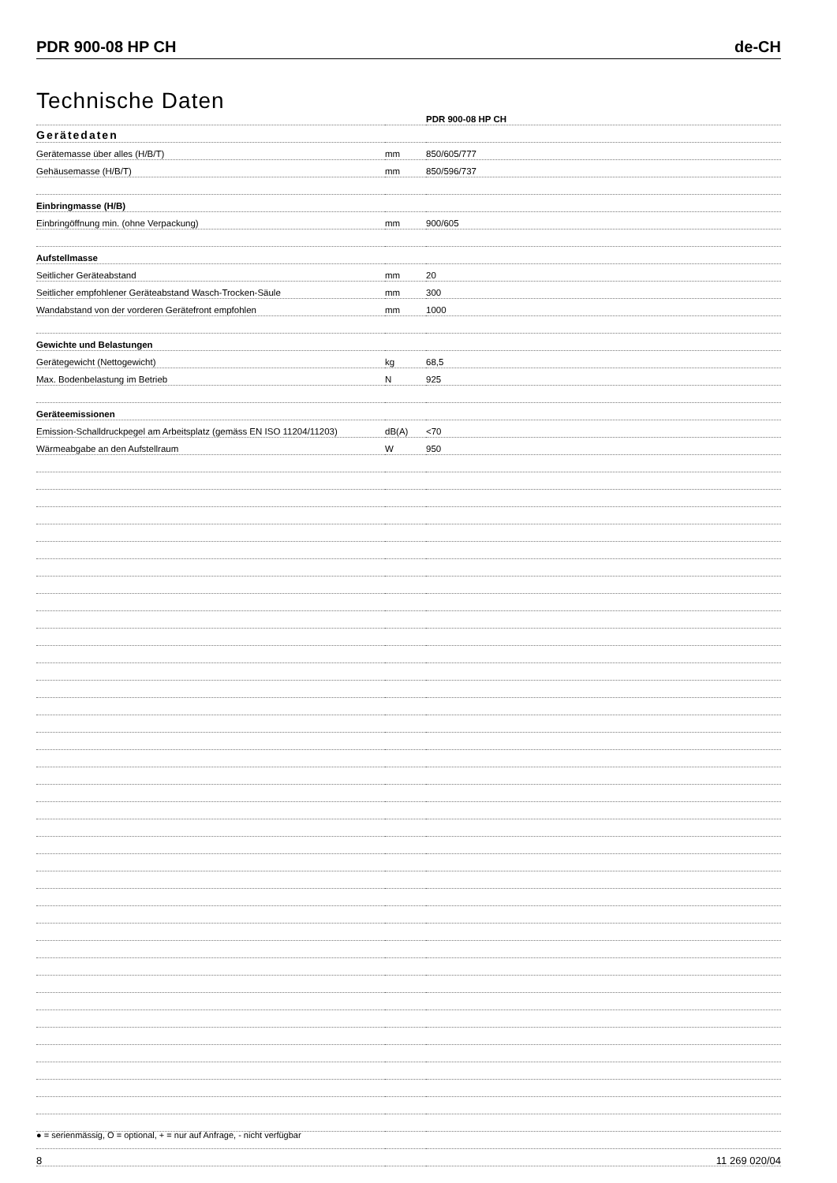PDR 900-08 HP CH de-CH
Technische Daten
| | | PDR 900-08 HP CH |
| Gerätedaten | | |
| Gerätemasse über alles (H/B/T) | mm | 850/605/777 |
| Gehäusemasse (H/B/T) | mm | 850/596/737 |
| Einbringmasse (H/B) | | |
| Einbringöffnung min. (ohne Verpackung) | mm | 900/605 |
| Aufstellmasse | | |
| Seitlicher Geräteabstand | mm | 20 |
| Seitlicher empfohlener Geräteabstand Wasch-Trocken-Säule | mm | 300 |
| Wandabstand von der vorderen Gerätefront empfohlen | mm | 1000 |
| Gewichte und Belastungen | | |
| Gerätegewicht (Nettogewicht) | kg | 68,5 |
| Max. Bodenbelastung im Betrieb | N | 925 |
| Geräteemissionen | | |
| Emission-Schalldruckpegel am Arbeitsplatz (gemäss EN ISO 11204/11203) | dB(A) | <70 |
| Wärmeabgabe an den Aufstellraum | W | 950 |
● = serienmässig, O = optional, + = nur auf Anfrage, - nicht verfügbar
8 11 269 020/04